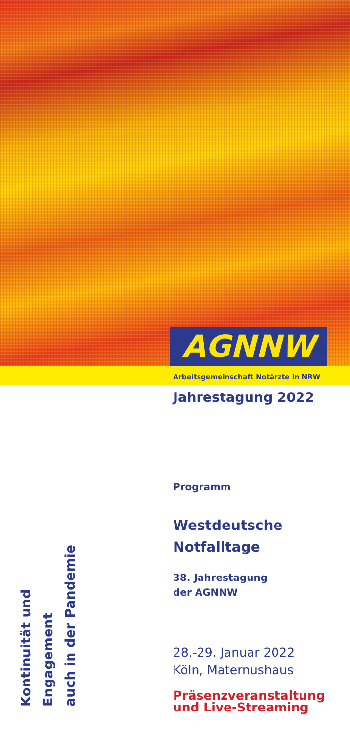AGNNW
Arbeitsgemeinschaft Notärzte in NRW
Jahrestagung 2022
Programm
Westdeutsche
Notfalltage
38. Jahrestagung
der AGNNW
28.-29. Januar 2022
Köln, Maternushaus
Präsenzveranstaltung
und Live-Streaming
Kontinuität und Engagement
auch in der Pandemie